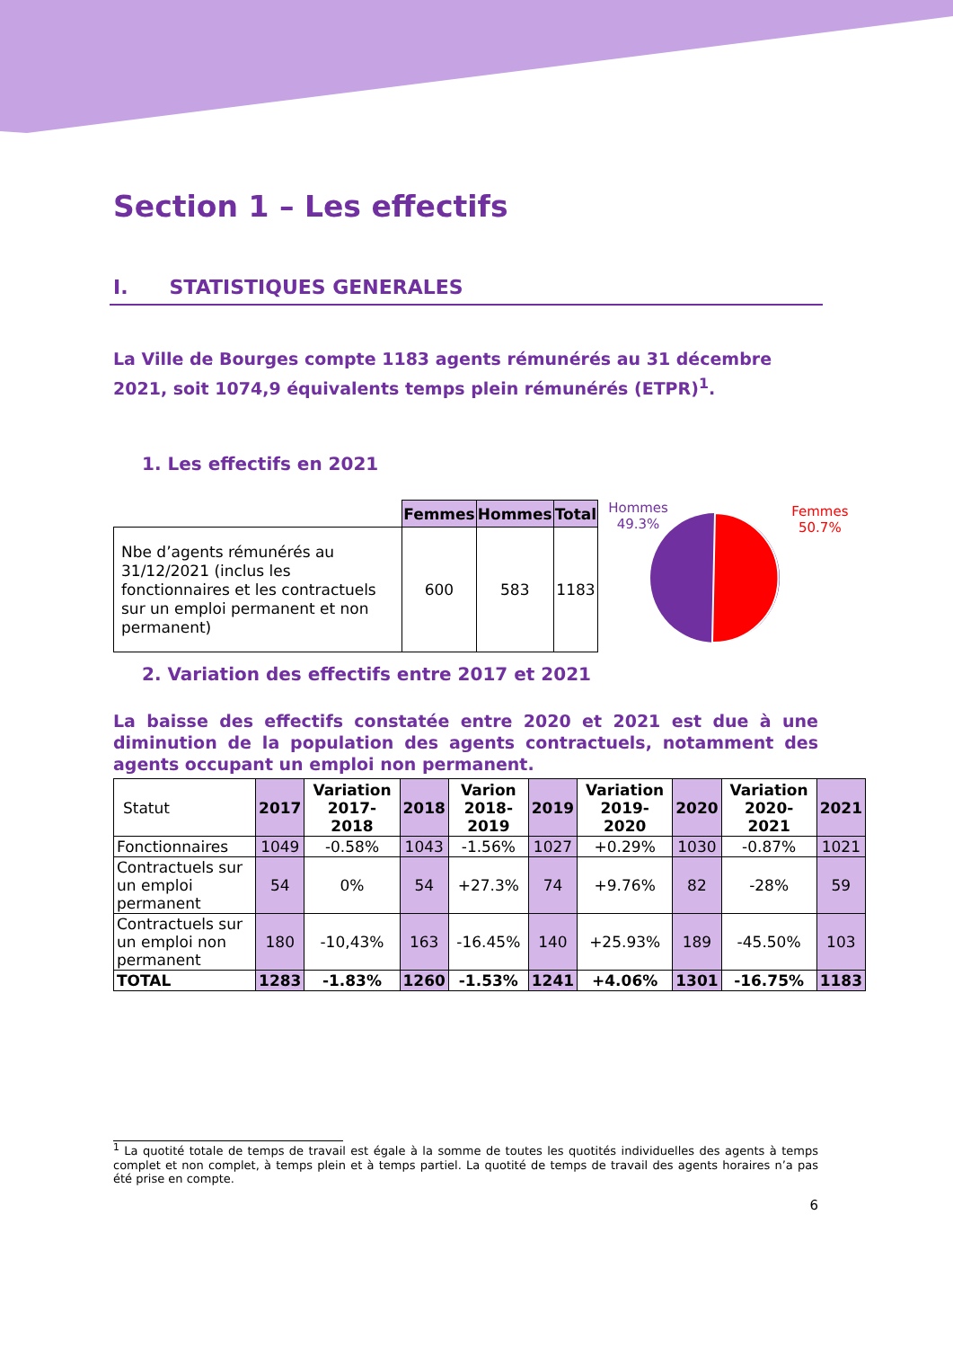Section 1 – Les effectifs
I. STATISTIQUES GENERALES
La Ville de Bourges compte 1183 agents rémunérés au 31 décembre 2021, soit 1074,9 équivalents temps plein rémunérés (ETPR)<sup>1</sup>.
1. Les effectifs en 2021
| | Femmes | Hommes | Total |
| --- | --- | --- | --- |
| Nbe d’agents rémunérés au 31/12/2021 (inclus les fonctionnaires et les contractuels sur un emploi permanent et non permanent) | 600 | 583 | 1183 |
Hommes
49.3%
Femmes
50.7%
2. Variation des effectifs entre 2017 et 2021
La baisse des effectifs constatée entre 2020 et 2021 est due à une diminution de la population des agents contractuels, notamment des agents occupant un emploi non permanent.
| Statut | 2017 | Variation 2017-2018 | 2018 | Varion 2018-2019 | 2019 | Variation 2019-2020 | 2020 | Variation 2020-2021 | 2021 |
| --- | --- | --- | --- | --- | --- | --- | --- | --- | --- |
| Fonctionnaires | 1049 | -0.58% | 1043 | -1.56% | 1027 | +0.29% | 1030 | -0.87% | 1021 |
| Contractuels sur un emploi permanent | 54 | 0% | 54 | +27.3% | 74 | +9.76% | 82 | -28% | 59 |
| Contractuels sur un emploi non permanent | 180 | -10,43% | 163 | -16.45% | 140 | +25.93% | 189 | -45.50% | 103 |
| TOTAL | 1283 | -1.83% | 1260 | -1.53% | 1241 | +4.06% | 1301 | -16.75% | 1183 |
<sup>1</sup> La quotité totale de temps de travail est égale à la somme de toutes les quotités individuelles des agents à temps complet et non complet, à temps plein et à temps partiel. La quotité de temps de travail des agents horaires n’a pas été prise en compte.
6